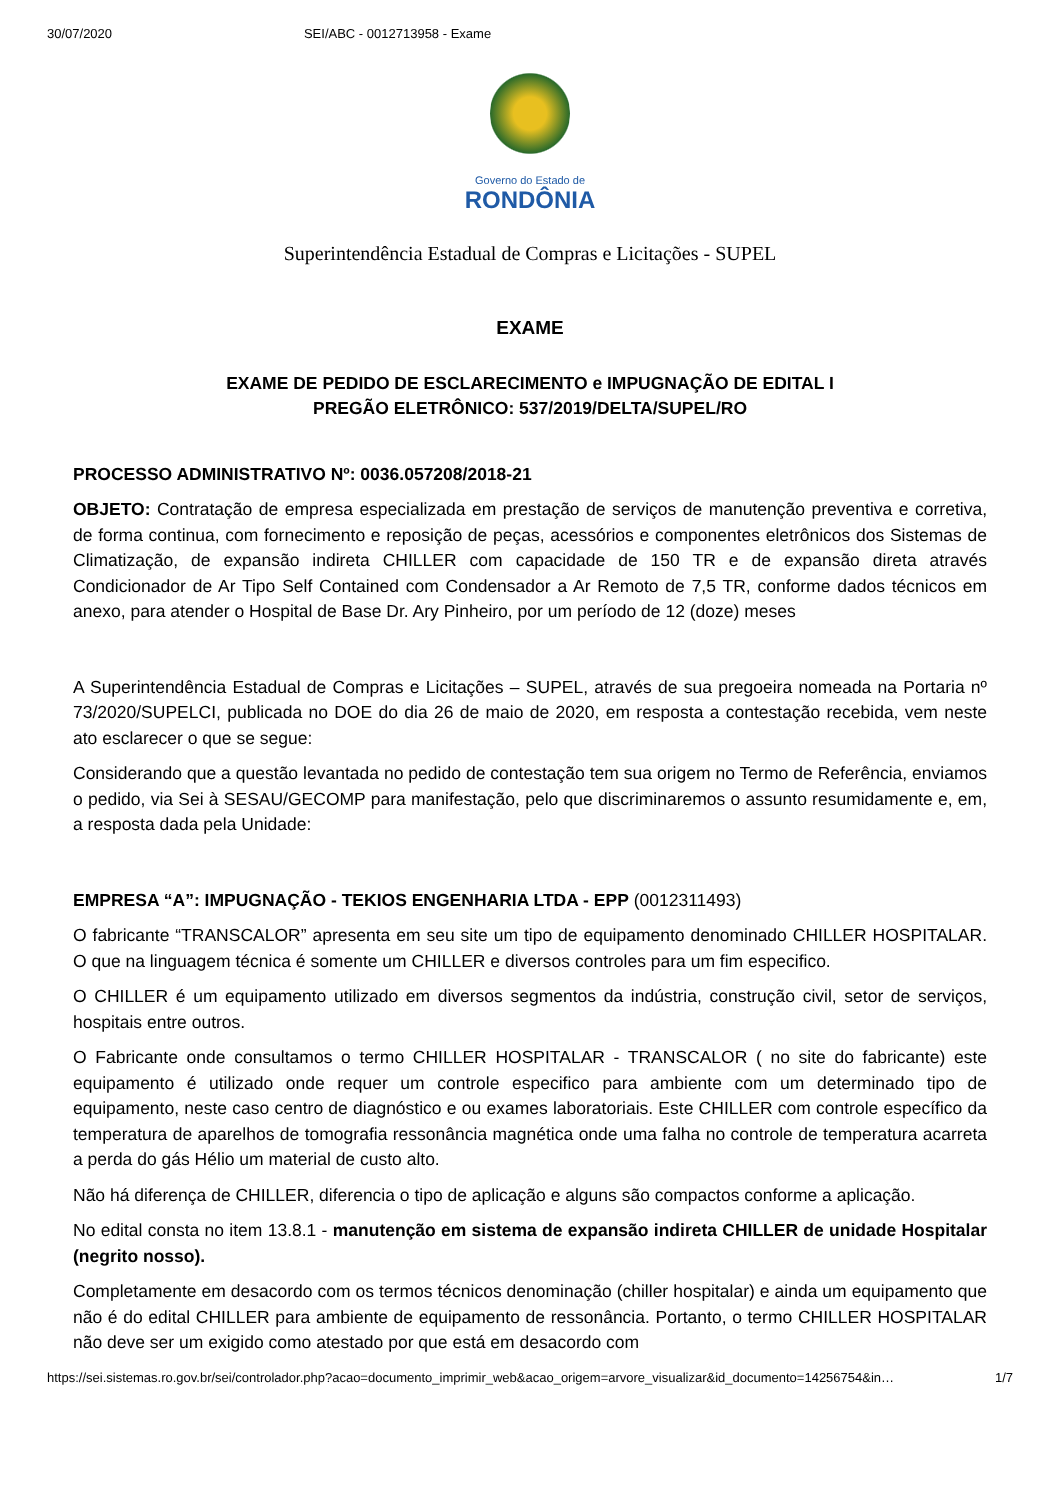30/07/2020 SEI/ABC - 0012713958 - Exame
Governo do Estado de
RONDÔNIA
Superintendência Estadual de Compras e Licitações - SUPEL
EXAME
EXAME DE PEDIDO DE ESCLARECIMENTO e IMPUGNAÇÃO DE EDITAL I
PREGÃO ELETRÔNICO: 537/2019/DELTA/SUPEL/RO
PROCESSO ADMINISTRATIVO Nº: 0036.057208/2018-21
OBJETO: Contratação de empresa especializada em prestação de serviços de manutenção preventiva e corretiva, de forma continua, com fornecimento e reposição de peças, acessórios e componentes eletrônicos dos Sistemas de Climatização, de expansão indireta CHILLER com capacidade de 150 TR e de expansão direta através Condicionador de Ar Tipo Self Contained com Condensador a Ar Remoto de 7,5 TR, conforme dados técnicos em anexo, para atender o Hospital de Base Dr. Ary Pinheiro, por um período de 12 (doze) meses
A Superintendência Estadual de Compras e Licitações – SUPEL, através de sua pregoeira nomeada na Portaria nº 73/2020/SUPELCI, publicada no DOE do dia 26 de maio de 2020, em resposta a contestação recebida, vem neste ato esclarecer o que se segue:
Considerando que a questão levantada no pedido de contestação tem sua origem no Termo de Referência, enviamos o pedido, via Sei à SESAU/GECOMP para manifestação, pelo que discriminaremos o assunto resumidamente e, em, a resposta dada pela Unidade:
EMPRESA “A”: IMPUGNAÇÃO - TEKIOS ENGENHARIA LTDA - EPP (0012311493)
O fabricante “TRANSCALOR” apresenta em seu site um tipo de equipamento denominado CHILLER HOSPITALAR. O que na linguagem técnica é somente um CHILLER e diversos controles para um fim especifico.
O CHILLER é um equipamento utilizado em diversos segmentos da indústria, construção civil, setor de serviços, hospitais entre outros.
O Fabricante onde consultamos o termo CHILLER HOSPITALAR - TRANSCALOR ( no site do fabricante) este equipamento é utilizado onde requer um controle especifico para ambiente com um determinado tipo de equipamento, neste caso centro de diagnóstico e ou exames laboratoriais. Este CHILLER com controle específico da temperatura de aparelhos de tomografia ressonância magnética onde uma falha no controle de temperatura acarreta a perda do gás Hélio um material de custo alto.
Não há diferença de CHILLER, diferencia o tipo de aplicação e alguns são compactos conforme a aplicação.
No edital consta no item 13.8.1 - manutenção em sistema de expansão indireta CHILLER de unidade Hospitalar (negrito nosso).
Completamente em desacordo com os termos técnicos denominação (chiller hospitalar) e ainda um equipamento que não é do edital CHILLER para ambiente de equipamento de ressonância. Portanto, o termo CHILLER HOSPITALAR não deve ser um exigido como atestado por que está em desacordo com
https://sei.sistemas.ro.gov.br/sei/controlador.php?acao=documento_imprimir_web&acao_origem=arvore_visualizar&id_documento=14256754&in… 1/7